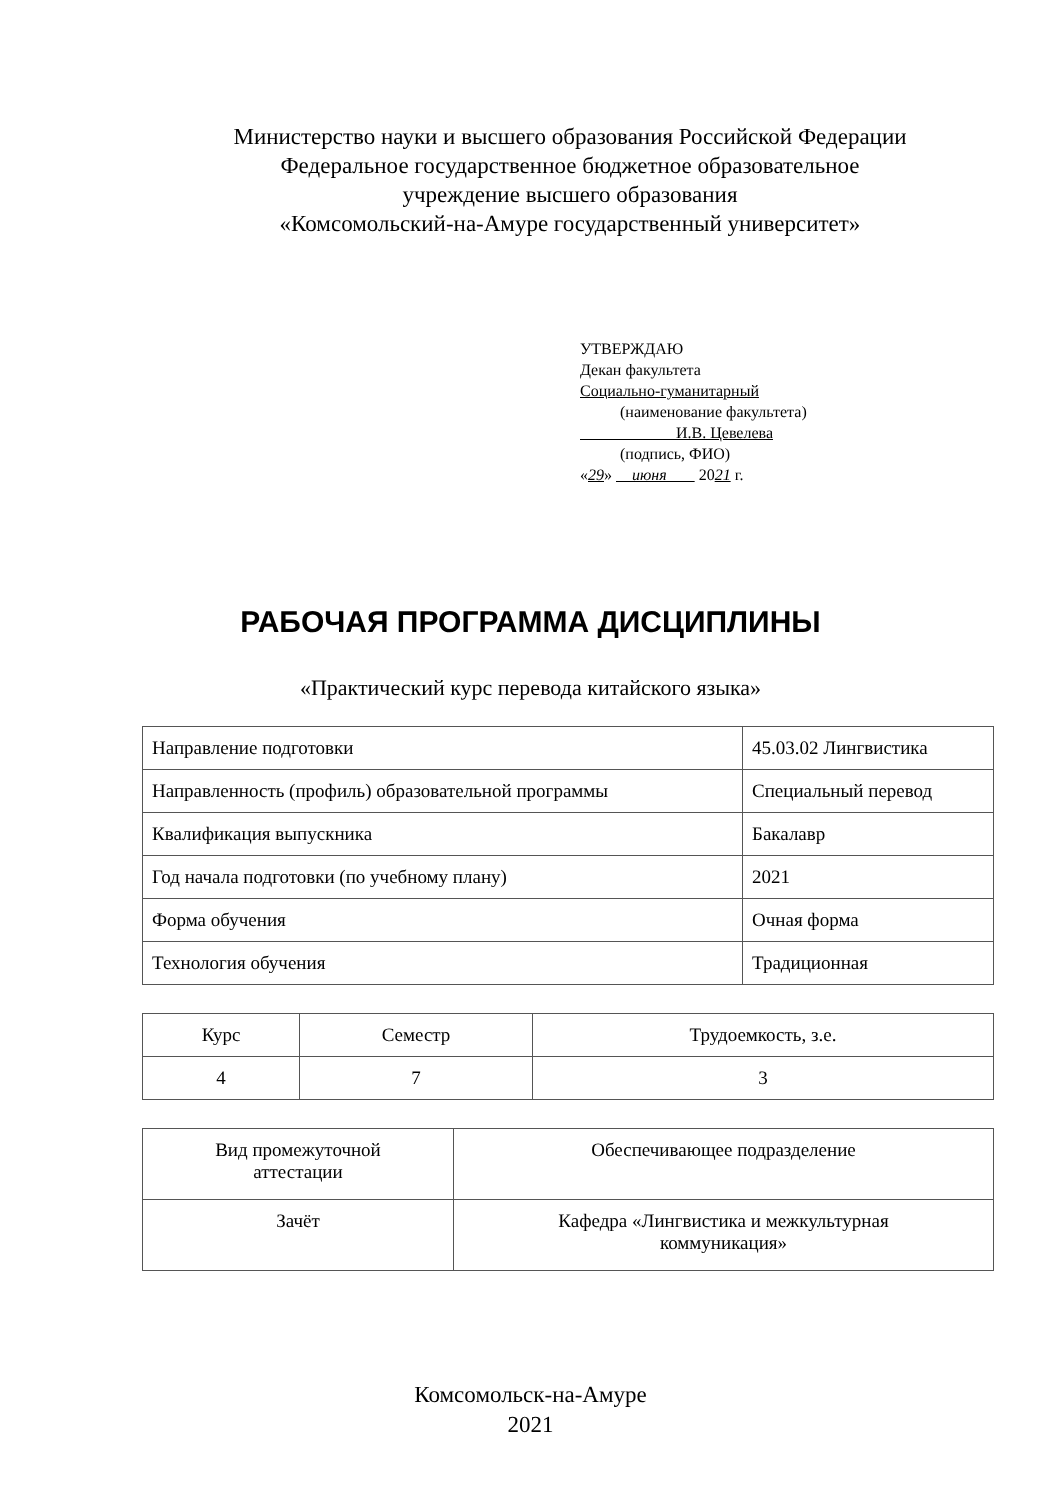Министерство науки и высшего образования Российской Федерации
Федеральное государственное бюджетное образовательное
учреждение высшего образования
«Комсомольский-на-Амуре государственный университет»
УТВЕРЖДАЮ
Декан факультета
Социально-гуманитарный
(наименование факультета)
И.В. Цевелева
(подпись, ФИО)
«29» июня 2021 г.
РАБОЧАЯ ПРОГРАММА ДИСЦИПЛИНЫ
«Практический курс перевода китайского языка»
| Направление подготовки | 45.03.02 Лингвистика |
| Направленность (профиль) образовательной программы | Специальный перевод |
| Квалификация выпускника | Бакалавр |
| Год начала подготовки (по учебному плану) | 2021 |
| Форма обучения | Очная форма |
| Технология обучения | Традиционная |
| Курс | Семестр | Трудоемкость, з.е. |
| 4 | 7 | 3 |
| Вид промежуточной аттестации | Обеспечивающее подразделение |
| Зачёт | Кафедра «Лингвистика и межкультурная коммуникация» |
Комсомольск-на-Амуре
2021